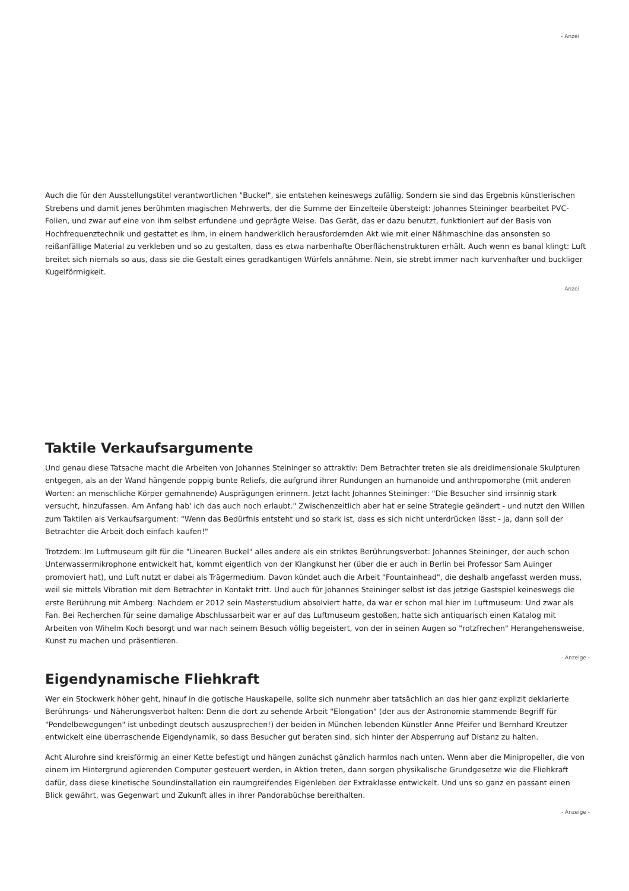- Anzei
Auch die für den Ausstellungstitel verantwortlichen "Buckel", sie entstehen keineswegs zufällig. Sondern sie sind das Ergebnis künstlerischen Strebens und damit jenes berühmten magischen Mehrwerts, der die Summe der Einzelteile übersteigt: Johannes Steininger bearbeitet PVC-Folien, und zwar auf eine von ihm selbst erfundene und geprägte Weise. Das Gerät, das er dazu benutzt, funktioniert auf der Basis von Hochfrequenztechnik und gestattet es ihm, in einem handwerklich herausfordernden Akt wie mit einer Nähmaschine das ansonsten so reißanfällige Material zu verkleben und so zu gestalten, dass es etwa narbenhafte Oberflächenstrukturen erhält. Auch wenn es banal klingt: Luft breitet sich niemals so aus, dass sie die Gestalt eines geradkantigen Würfels annähme. Nein, sie strebt immer nach kurvenhafter und buckliger Kugelförmigkeit.
- Anzei
Taktile Verkaufsargumente
Und genau diese Tatsache macht die Arbeiten von Johannes Steininger so attraktiv: Dem Betrachter treten sie als dreidimensionale Skulpturen entgegen, als an der Wand hängende poppig bunte Reliefs, die aufgrund ihrer Rundungen an humanoide und anthropomorphe (mit anderen Worten: an menschliche Körper gemahnende) Ausprägungen erinnern. Jetzt lacht Johannes Steininger: "Die Besucher sind irrsinnig stark versucht, hinzufassen. Am Anfang hab' ich das auch noch erlaubt." Zwischenzeitlich aber hat er seine Strategie geändert - und nutzt den Willen zum Taktilen als Verkaufsargument: "Wenn das Bedürfnis entsteht und so stark ist, dass es sich nicht unterdrücken lässt - ja, dann soll der Betrachter die Arbeit doch einfach kaufen!"
Trotzdem: Im Luftmuseum gilt für die "Linearen Buckel" alles andere als ein striktes Berührungsverbot: Johannes Steininger, der auch schon Unterwassermikrophone entwickelt hat, kommt eigentlich von der Klangkunst her (über die er auch in Berlin bei Professor Sam Auinger promoviert hat), und Luft nutzt er dabei als Trägermedium. Davon kündet auch die Arbeit "Fountainhead", die deshalb angefasst werden muss, weil sie mittels Vibration mit dem Betrachter in Kontakt tritt. Und auch für Johannes Steininger selbst ist das jetzige Gastspiel keineswegs die erste Berührung mit Amberg: Nachdem er 2012 sein Masterstudium absolviert hatte, da war er schon mal hier im Luftmuseum: Und zwar als Fan. Bei Recherchen für seine damalige Abschlussarbeit war er auf das Luftmuseum gestoßen, hatte sich antiquarisch einen Katalog mit Arbeiten von Wihelm Koch besorgt und war nach seinem Besuch völlig begeistert, von der in seinen Augen so "rotzfrechen" Herangehensweise, Kunst zu machen und präsentieren.
- Anzeige -
Eigendynamische Fliehkraft
Wer ein Stockwerk höher geht, hinauf in die gotische Hauskapelle, sollte sich nunmehr aber tatsächlich an das hier ganz explizit deklarierte Berührungs- und Näherungsverbot halten: Denn die dort zu sehende Arbeit "Elongation" (der aus der Astronomie stammende Begriff für "Pendelbewegungen" ist unbedingt deutsch auszusprechen!) der beiden in München lebenden Künstler Anne Pfeifer und Bernhard Kreutzer entwickelt eine überraschende Eigendynamik, so dass Besucher gut beraten sind, sich hinter der Absperrung auf Distanz zu halten.
Acht Alurohre sind kreisförmig an einer Kette befestigt und hängen zunächst gänzlich harmlos nach unten. Wenn aber die Minipropeller, die von einem im Hintergrund agierenden Computer gesteuert werden, in Aktion treten, dann sorgen physikalische Grundgesetze wie die Fliehkraft dafür, dass diese kinetische Soundinstallation ein raumgreifendes Eigenleben der Extraklasse entwickelt. Und uns so ganz en passant einen Blick gewährt, was Gegenwart und Zukunft alles in ihrer Pandorabüchse bereithalten.
- Anzeige -